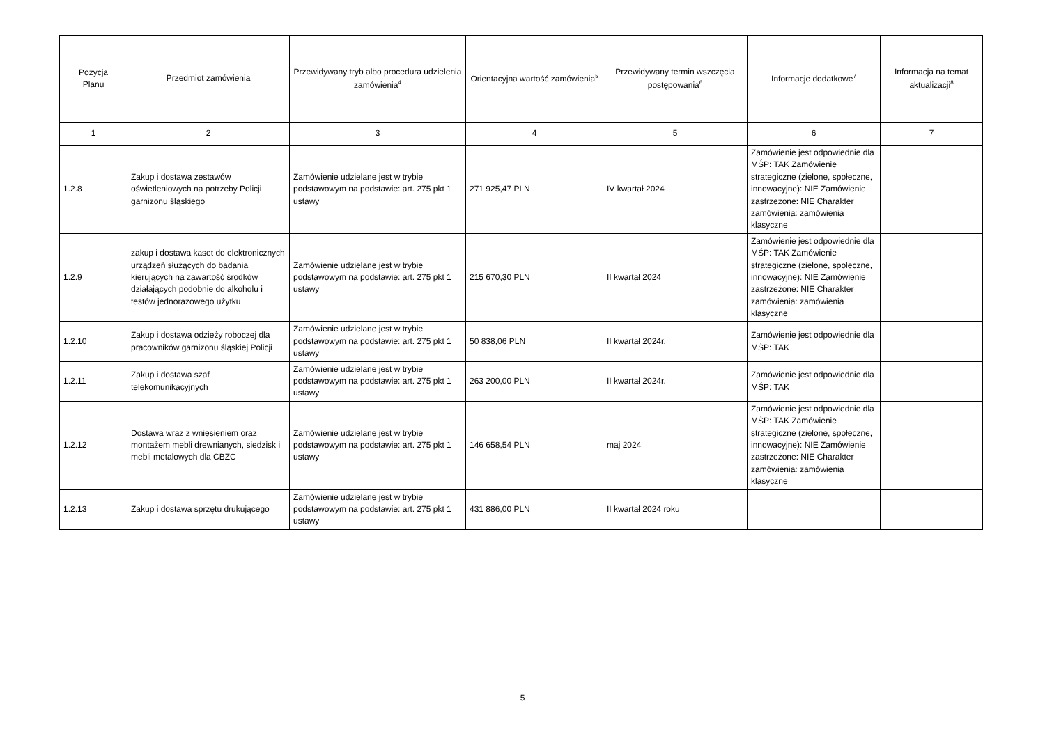| Pozycja Planu | Przedmiot zamówienia | Przewidywany tryb albo procedura udzielenia zamówienia<sup>4</sup> | Orientacyjna wartość zamówienia<sup>5</sup> | Przewidywany termin wszczęcia postępowania<sup>6</sup> | Informacje dodatkowe<sup>7</sup> | Informacja na temat aktualizacji<sup>8</sup> |
| --- | --- | --- | --- | --- | --- | --- |
| 1 | 2 | 3 | 4 | 5 | 6 | 7 |
| 1.2.8 | Zakup i dostawa zestawów oświetleniowych na potrzeby Policji garnizonu śląskiego | Zamówienie udzielane jest w trybie podstawowym na podstawie: art. 275 pkt 1 ustawy | 271 925,47 PLN | IV kwartał 2024 | Zamówienie jest odpowiednie dla MŚP: TAK Zamówienie strategiczne (zielone, społeczne, innowacyjne): NIE Zamówienie zastrzeżone: NIE Charakter zamówienia: zamówienia klasyczne | |
| 1.2.9 | zakup i dostawa kaset do elektronicznych urządzeń służących do badania kierujących na zawartość środków działających podobnie do alkoholu i testów jednorazowego użytku | Zamówienie udzielane jest w trybie podstawowym na podstawie: art. 275 pkt 1 ustawy | 215 670,30 PLN | II kwartał 2024 | Zamówienie jest odpowiednie dla MŚP: TAK Zamówienie strategiczne (zielone, społeczne, innowacyjne): NIE Zamówienie zastrzeżone: NIE Charakter zamówienia: zamówienia klasyczne | |
| 1.2.10 | Zakup i dostawa odzieży roboczej dla pracowników garnizonu śląskiej Policji | Zamówienie udzielane jest w trybie podstawowym na podstawie: art. 275 pkt 1 ustawy | 50 838,06 PLN | II kwartał 2024r. | Zamówienie jest odpowiednie dla MŚP: TAK | |
| 1.2.11 | Zakup i dostawa szaf telekomunikacyjnych | Zamówienie udzielane jest w trybie podstawowym na podstawie: art. 275 pkt 1 ustawy | 263 200,00 PLN | II kwartał 2024r. | Zamówienie jest odpowiednie dla MŚP: TAK | |
| 1.2.12 | Dostawa wraz z wniesieniem oraz montażem mebli drewnianych, siedzisk i mebli metalowych dla CBZC | Zamówienie udzielane jest w trybie podstawowym na podstawie: art. 275 pkt 1 ustawy | 146 658,54 PLN | maj 2024 | Zamówienie jest odpowiednie dla MŚP: TAK Zamówienie strategiczne (zielone, społeczne, innowacyjne): NIE Zamówienie zastrzeżone: NIE Charakter zamówienia: zamówienia klasyczne | |
| 1.2.13 | Zakup i dostawa sprzętu drukującego | Zamówienie udzielane jest w trybie podstawowym na podstawie: art. 275 pkt 1 ustawy | 431 886,00 PLN | II kwartał 2024 roku | | |
5